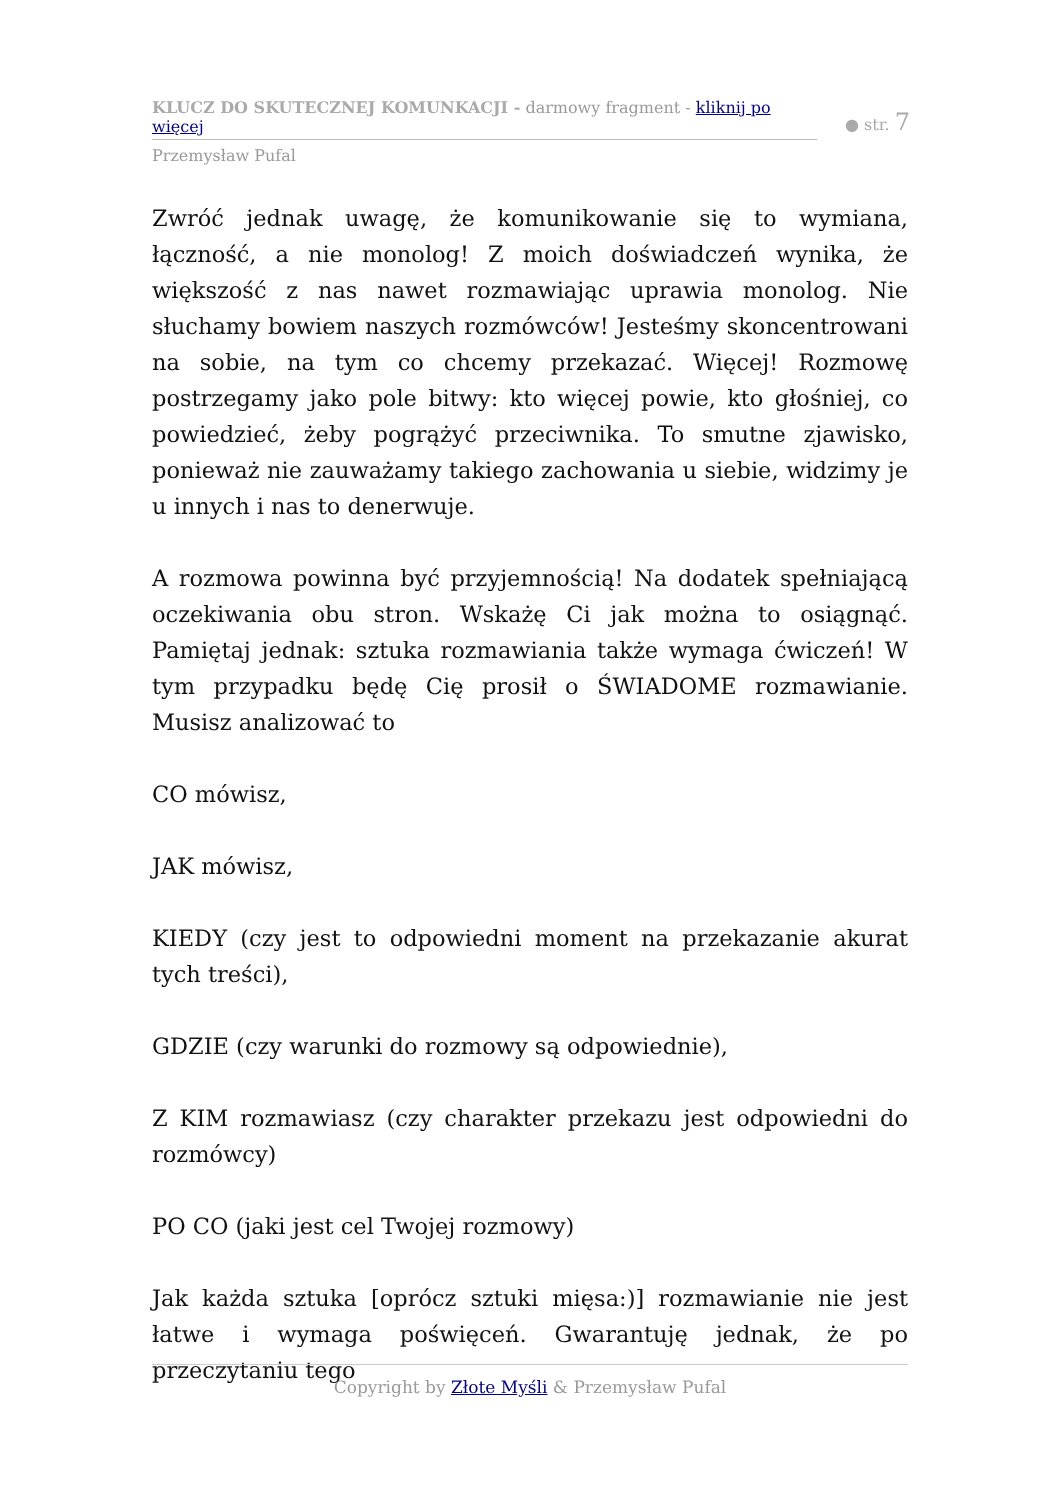KLUCZ DO SKUTECZNEJ KOMUNKACJI - darmowy fragment - kliknij po więcej
Przemysław Pufal
● str. 7
Zwróć jednak uwagę, że komunikowanie się to wymiana, łączność, a nie monolog! Z moich doświadczeń wynika, że większość z nas nawet rozmawiając uprawia monolog. Nie słuchamy bowiem naszych rozmówców! Jesteśmy skoncentrowani na sobie, na tym co chcemy przekazać. Więcej! Rozmowę postrzegamy jako pole bitwy: kto więcej powie, kto głośniej, co powiedzieć, żeby pogrążyć przeciwnika. To smutne zjawisko, ponieważ nie zauważamy takiego zachowania u siebie, widzimy je u innych i nas to denerwuje.
A rozmowa powinna być przyjemnością! Na dodatek spełniającą oczekiwania obu stron. Wskażę Ci jak można to osiągnąć. Pamiętaj jednak: sztuka rozmawiania także wymaga ćwiczeń! W tym przypadku będę Cię prosił o ŚWIADOME rozmawianie. Musisz analizować to
CO mówisz,
JAK mówisz,
KIEDY (czy jest to odpowiedni moment na przekazanie akurat tych treści),
GDZIE (czy warunki do rozmowy są odpowiednie),
Z KIM rozmawiasz (czy charakter przekazu jest odpowiedni do rozmówcy)
PO CO (jaki jest cel Twojej rozmowy)
Jak każda sztuka [oprócz sztuki mięsa:)] rozmawianie nie jest łatwe i wymaga poświęceń. Gwarantuję jednak, że po przeczytaniu tego
Copyright by Złote Myśli & Przemysław Pufal